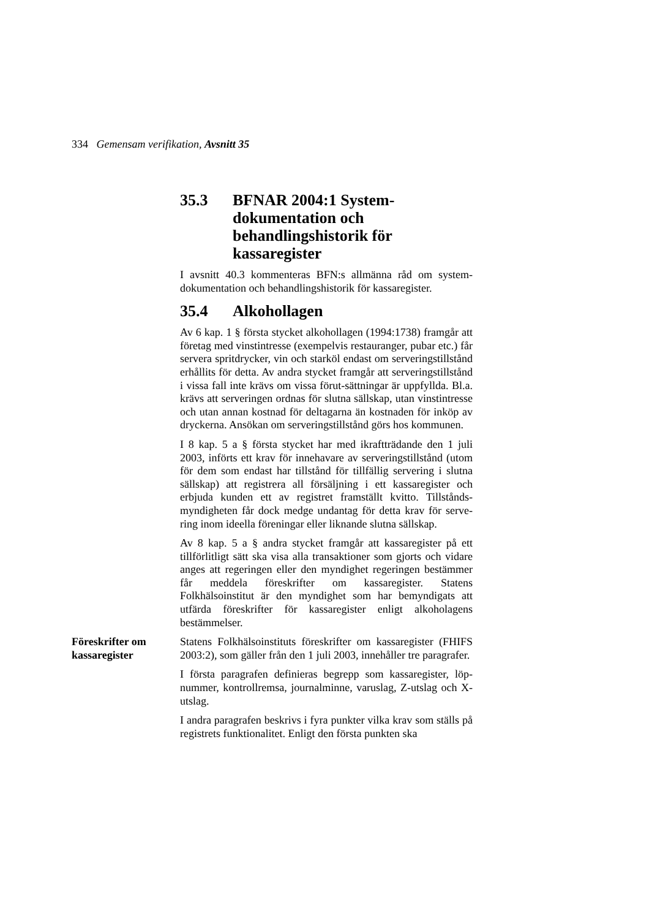334 Gemensam verifikation, Avsnitt 35
35.3 BFNAR 2004:1 System-dokumentation och behandlingshistorik för kassaregister
I avsnitt 40.3 kommenteras BFN:s allmänna råd om system-dokumentation och behandlingshistorik för kassaregister.
35.4 Alkohollagen
Av 6 kap. 1 § första stycket alkohollagen (1994:1738) framgår att företag med vinstintresse (exempelvis restauranger, pubar etc.) får servera spritdrycker, vin och starköl endast om serveringstillstånd erhållits för detta. Av andra stycket framgår att serveringstillstånd i vissa fall inte krävs om vissa förut-sättningar är uppfyllda. Bl.a. krävs att serveringen ordnas för slutna sällskap, utan vinstintresse och utan annan kostnad för deltagarna än kostnaden för inköp av dryckerna. Ansökan om serveringstillstånd görs hos kommunen.
I 8 kap. 5 a § första stycket har med ikraftträdande den 1 juli 2003, införts ett krav för innehavare av serveringstillstånd (utom för dem som endast har tillstånd för tillfällig servering i slutna sällskap) att registrera all försäljning i ett kassaregister och erbjuda kunden ett av registret framställt kvitto. Tillstånds-myndigheten får dock medge undantag för detta krav för serve-ring inom ideella föreningar eller liknande slutna sällskap.
Av 8 kap. 5 a § andra stycket framgår att kassaregister på ett tillförlitligt sätt ska visa alla transaktioner som gjorts och vidare anges att regeringen eller den myndighet regeringen bestämmer får meddela föreskrifter om kassaregister. Statens Folkhälsoinstitut är den myndighet som har bemyndigats att utfärda föreskrifter för kassaregister enligt alkoholagens bestämmelser.
Föreskrifter om kassaregister
Statens Folkhälsoinstituts föreskrifter om kassaregister (FHIFS 2003:2), som gäller från den 1 juli 2003, innehåller tre paragrafer.
I första paragrafen definieras begrepp som kassaregister, löp-nummer, kontrollremsa, journalminne, varuslag, Z-utslag och X-utslag.
I andra paragrafen beskrivs i fyra punkter vilka krav som ställs på registrets funktionalitet. Enligt den första punkten ska